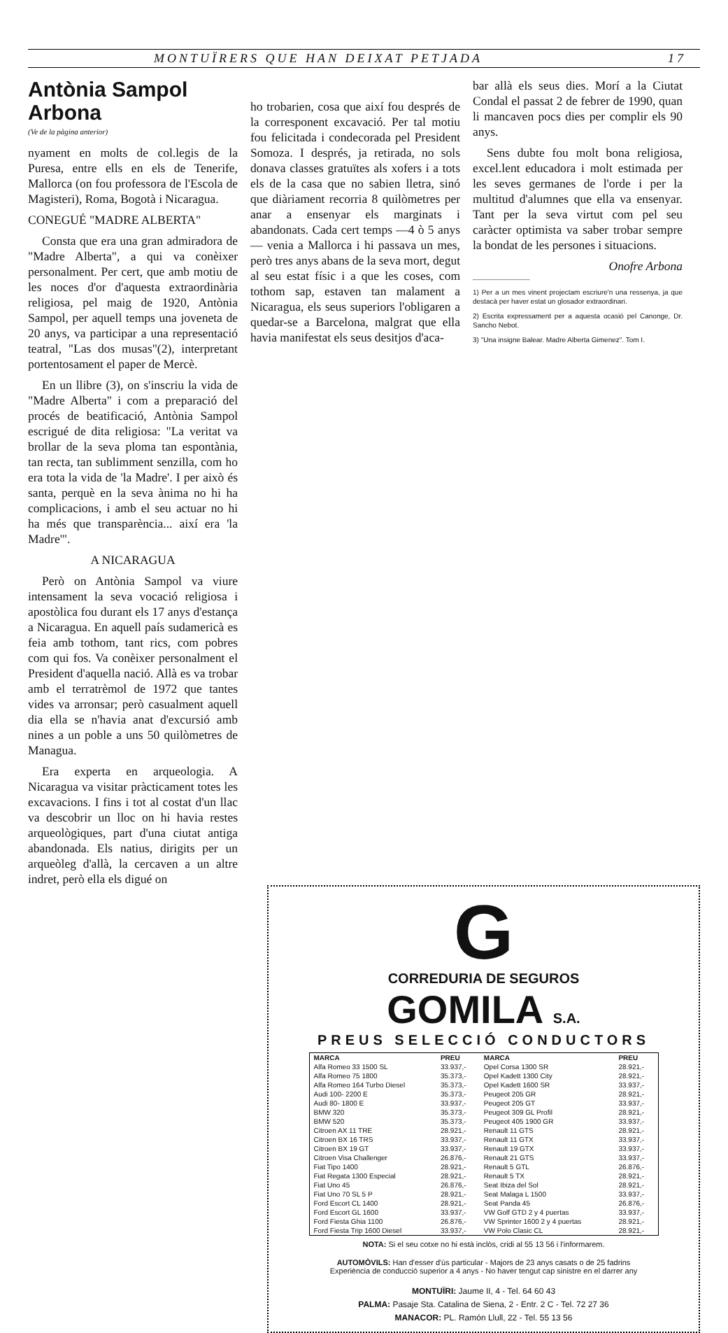MONTUÏRERS QUE HAN DEIXAT PETJADA 17
Antònia Sampol Arbona
(Ve de la pàgina anterior)
nyament en molts de col.legis de la Puresa, entre ells en els de Tenerife, Mallorca (on fou professora de l'Escola de Magisteri), Roma, Bogotà i Nicaragua.
CONEGUÉ "MADRE ALBERTA"
Consta que era una gran admiradora de "Madre Alberta", a qui va conèixer personalment. Per cert, que amb motiu de les noces d'or d'aquesta extraordinària religiosa, pel maig de 1920, Antònia Sampol, per aquell temps una joveneta de 20 anys, va participar a una representació teatral, "Las dos musas"(2), interpretant portentosament el paper de Mercè.
En un llibre (3), on s'inscriu la vida de "Madre Alberta" i com a preparació del procés de beatificació, Antònia Sampol escrigué de dita religiosa: "La veritat va brollar de la seva ploma tan espontània, tan recta, tan sublimment senzilla, com ho era tota la vida de 'la Madre'. I per això és santa, perquè en la seva ànima no hi ha complicacions, i amb el seu actuar no hi ha més que transparència... així era 'la Madre'".
A NICARAGUA
Però on Antònia Sampol va viure intensament la seva vocació religiosa i apostòlica fou durant els 17 anys d'estança a Nicaragua. En aquell país sudamericà es feia amb tothom, tant rics, com pobres com qui fos. Va conèixer personalment el President d'aquella nació. Allà es va trobar amb el terratrèmol de 1972 que tantes vides va arronsar; però casualment aquell dia ella se n'havia anat d'excursió amb nines a un poble a uns 50 quilòmetres de Managua.
Era experta en arqueologia. A Nicaragua va visitar pràcticament totes les excavacions. I fins i tot al costat d'un llac va descobrir un lloc on hi havia restes arqueològiques, part d'una ciutat antiga abandonada. Els natius, dirigits per un arqueòleg d'allà, la cercaven a un altre indret, però ella els digué on
ho trobarien, cosa que així fou després de la corresponent excavació. Per tal motiu fou felicitada i condecorada pel President Somoza. I després, ja retirada, no sols donava classes gratuïtes als xofers i a tots els de la casa que no sabien lletra, sinó que diàriament recorria 8 quilòmetres per anar a ensenyar els marginats i abandonats. Cada cert temps —4 ò 5 anys— venia a Mallorca i hi passava un mes, però tres anys abans de la seva mort, degut al seu estat físic i a que les coses, com tothom sap, estaven tan malament a Nicaragua, els seus superiors l'obligaren a quedar-se a Barcelona, malgrat que ella havia manifestat els seus desitjos d'aca-
bar allà els seus dies. Morí a la Ciutat Condal el passat 2 de febrer de 1990, quan li mancaven pocs dies per complir els 90 anys.
Sens dubte fou molt bona religiosa, excel.lent educadora i molt estimada per les seves germanes de l'orde i per la multitud d'alumnes que ella va ensenyar. Tant per la seva virtut com pel seu caràcter optimista va saber trobar sempre la bondat de les persones i situacions.
Onofre Arbona
1) Per a un mes vinent projectam escriure'n una ressenya, ja que destacà per haver estat un glosador extraordinari.
2) Escrita expressament per a aquesta ocasió pel Canonge, Dr. Sancho Nebot.
3) "Una insigne Balear. Madre Alberta Gimenez". Tom I.
G
CORREDURIA DE SEGUROS
GOMILA S.A.
PREUS SELECCIÓ CONDUCTORS
| MARCA | PREU | MARCA | PREU |
| --- | --- | --- | --- |
| Alfa Romeo 33 1500 SL | 33.937,- | Opel Corsa 1300 SR | 28.921,- |
| Alfa Romeo 75 1800 | 35.373,- | Opel Kadett 1300 City | 28.921,- |
| Alfa Romeo 164 Turbo Diesel | 35.373,- | Opel Kadett 1600 SR | 33.937,- |
| Audi 100- 2200 E | 35.373,- | Peugeot 205 GR | 28.921,- |
| Audi 80- 1800 E | 33.937,- | Peugeot 205 GT | 33.937,- |
| BMW 320 | 35.373,- | Peugeot 309 GL Profil | 28.921,- |
| BMW 520 | 35.373,- | Peugeot 405 1900 GR | 33.937,- |
| Citroen AX 11 TRE | 28.921,- | Renault 11 GTS | 28.921,- |
| Citroen BX 16 TRS | 33.937,- | Renault 11 GTX | 33.937,- |
| Citroen BX 19 GT | 33.937,- | Renault 19 GTX | 33.937,- |
| Citroen Visa Challenger | 26.876,- | Renault 21 GTS | 33.937,- |
| Fiat Tipo 1400 | 28.921,- | Renault 5 GTL | 26.876,- |
| Fiat Regata 1300 Especial | 28.921,- | Renault 5 TX | 28.921,- |
| Fiat Uno 45 | 26.876,- | Seat Ibiza del Sol | 28.921,- |
| Fiat Uno 70 SL 5 P | 28.921,- | Seat Malaga L 1500 | 33.937,- |
| Ford Escort CL 1400 | 28.921,- | Seat Panda 45 | 26.876,- |
| Ford Escort GL 1600 | 33.937,- | VW Golf GTD 2 y 4 puertas | 33.937,- |
| Ford Fiesta Ghia 1100 | 26.876,- | VW Sprinter 1600 2 y 4 puertas | 28.921,- |
| Ford Fiesta Trip 1600 Diesel | 33.937,- | VW Polo Clasic CL | 28.921,- |
NOTA: Si el seu cotxe no hi està inclòs, cridi al 55 13 56 i l'informarem.
AUTOMÒVILS: Han d'esser d'ús particular - Majors de 23 anys casats o de 25 fadrins
Experiència de conducció superior a 4 anys - No haver tengut cap sinistre en el darrer any
MONTUÏRI: Jaume II, 4 - Tel. 64 60 43
PALMA: Pasaje Sta. Catalina de Siena, 2 - Entr. 2 C - Tel. 72 27 36
MANACOR: PL. Ramón Llull, 22 - Tel. 55 13 56